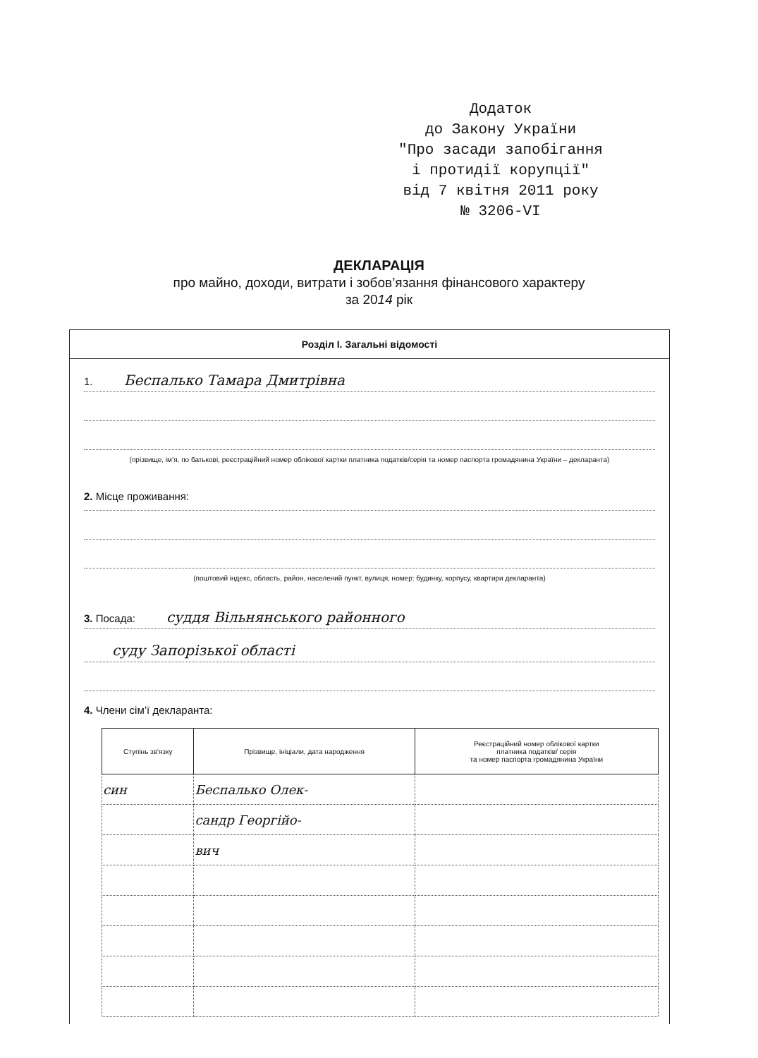Додаток
до Закону України
"Про засади запобігання
і протидії корупції"
від 7 квітня 2011 року
№ 3206-VI
ДЕКЛАРАЦІЯ
про майно, доходи, витрати і зобов’язання фінансового характеру
за 2014 рік
Розділ І. Загальні відомості
1. Беспалько Тамара Дмитрівна
(прізвище, ім’я, по батькові, реєстраційний номер облікової картки платника податків/серія та номер паспорта громадянина України – декларанта)
2. Місце проживання:
(поштовий індекс, область, район, населений пункт, вулиця, номер: будинку, корпусу, квартири декларанта)
3. Посада: суддя Вільнянського районного
суду Запорізької області
4. Члени сім’ї декларанта:
| Ступінь зв'язку | Прізвище, ініціали, дата народження | Реєстраційний номер облікової картки платника податків/ серія та номер паспорта громадянина України |
| --- | --- | --- |
| син | Беспалько Олек- | |
| | сандр Георгійо- | |
| | вич | |